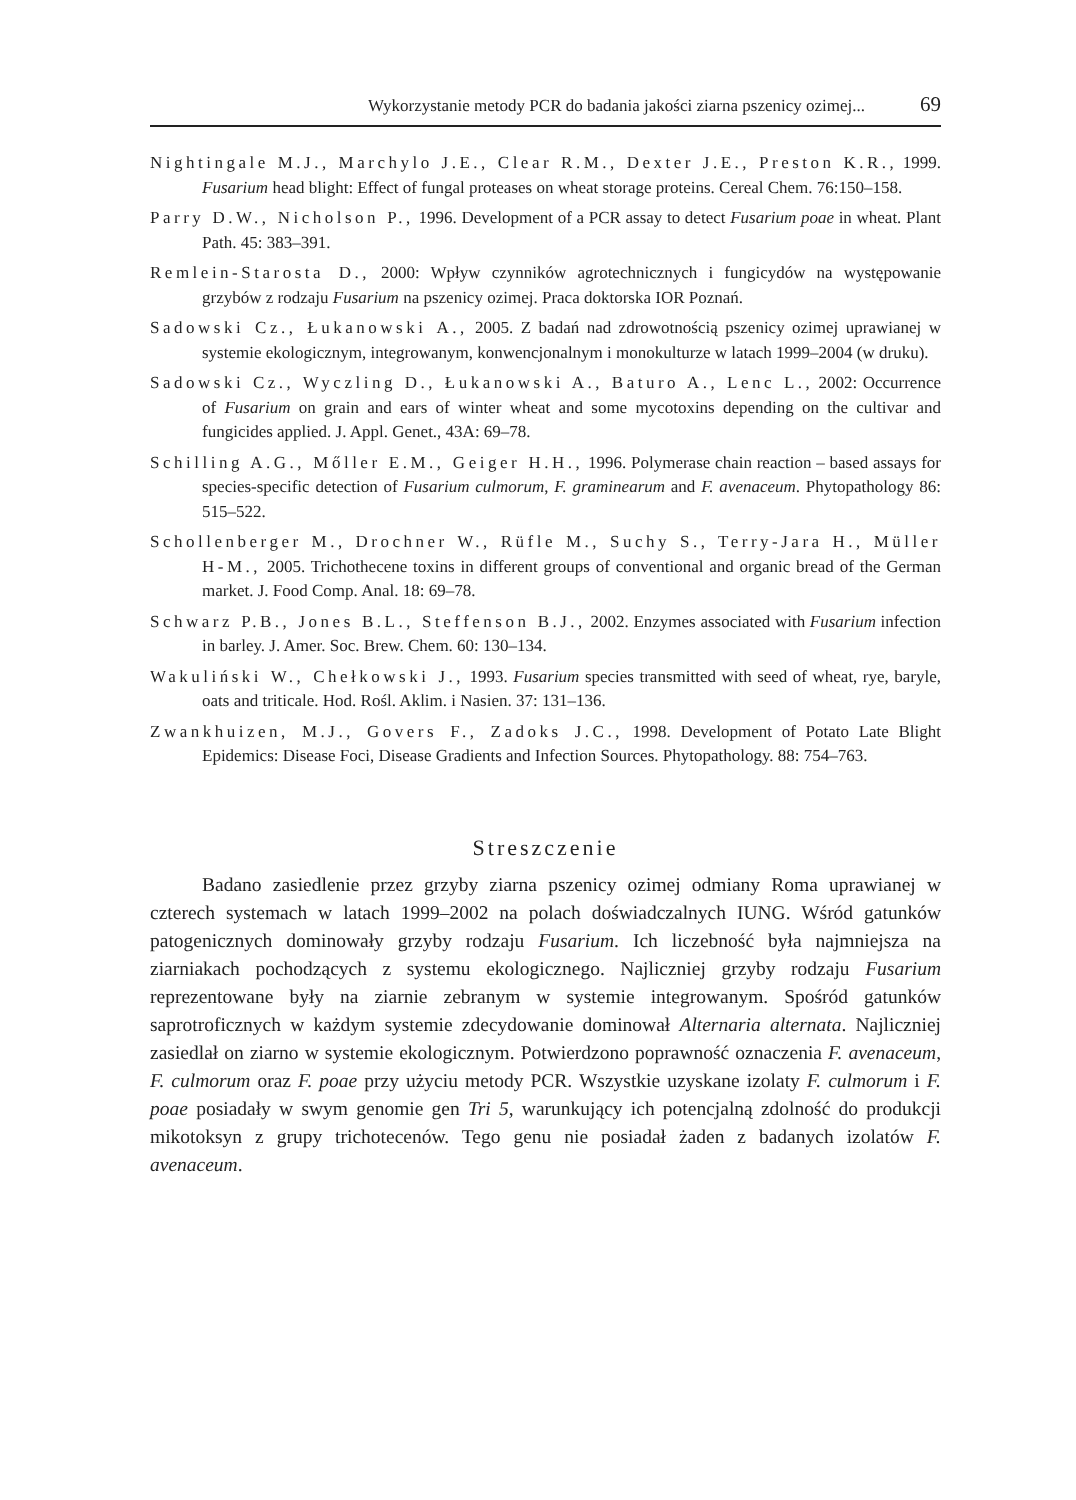Wykorzystanie metody PCR do badania jakości ziarna pszenicy ozimej... 69
Nightingale M.J., Marchylo J.E., Clear R.M., Dexter J.E., Preston K.R., 1999. Fusarium head blight: Effect of fungal proteases on wheat storage proteins. Cereal Chem. 76:150–158.
Parry D.W., Nicholson P., 1996. Development of a PCR assay to detect Fusarium poae in wheat. Plant Path. 45: 383–391.
Remlein-Starosta D., 2000: Wpływ czynników agrotechnicznych i fungicydów na występowanie grzybów z rodzaju Fusarium na pszenicy ozimej. Praca doktorska IOR Poznań.
Sadowski Cz., Łukanowski A., 2005. Z badań nad zdrowotnością pszenicy ozimej uprawianej w systemie ekologicznym, integrowanym, konwencjonalnym i monokulturze w latach 1999–2004 (w druku).
Sadowski Cz., Wyczling D., Łukanowski A., Baturo A., Lenc L., 2002: Occurrence of Fusarium on grain and ears of winter wheat and some mycotoxins depending on the cultivar and fungicides applied. J. Appl. Genet., 43A: 69–78.
Schilling A.G., Mőller E.M., Geiger H.H., 1996. Polymerase chain reaction – based assays for species-specific detection of Fusarium culmorum, F. graminearum and F. avenaceum. Phytopathology 86: 515–522.
Schollenberger M., Drochner W., Rüfle M., Suchy S., Terry-Jara H., Müller H-M., 2005. Trichothecene toxins in different groups of conventional and organic bread of the German market. J. Food Comp. Anal. 18: 69–78.
Schwarz P.B., Jones B.L., Steffenson B.J., 2002. Enzymes associated with Fusarium infection in barley. J. Amer. Soc. Brew. Chem. 60: 130–134.
Wakuliński W., Chełkowski J., 1993. Fusarium species transmitted with seed of wheat, rye, baryle, oats and triticale. Hod. Rośl. Aklim. i Nasien. 37: 131–136.
Zwankhuizen, M.J., Govers F., Zadoks J.C., 1998. Development of Potato Late Blight Epidemics: Disease Foci, Disease Gradients and Infection Sources. Phytopathology. 88: 754–763.
Streszczenie
Badano zasiedlenie przez grzyby ziarna pszenicy ozimej odmiany Roma uprawianej w czterech systemach w latach 1999–2002 na polach doświadczalnych IUNG. Wśród gatunków patogenicznych dominowały grzyby rodzaju Fusarium. Ich liczebność była najmniejsza na ziarniakach pochodzących z systemu ekologicznego. Najliczniej grzyby rodzaju Fusarium reprezentowane były na ziarnie zebranym w systemie integrowanym. Spośród gatunków saprotroficznych w każdym systemie zdecydowanie dominował Alternaria alternata. Najliczniej zasiedlał on ziarno w systemie ekologicznym. Potwierdzono poprawność oznaczenia F. avenaceum, F. culmorum oraz F. poae przy użyciu metody PCR. Wszystkie uzyskane izolaty F. culmorum i F. poae posiadały w swym genomie gen Tri 5, warunkujący ich potencjalną zdolność do produkcji mikotoksyn z grupy trichotecenów. Tego genu nie posiadał żaden z badanych izolatów F. avenaceum.